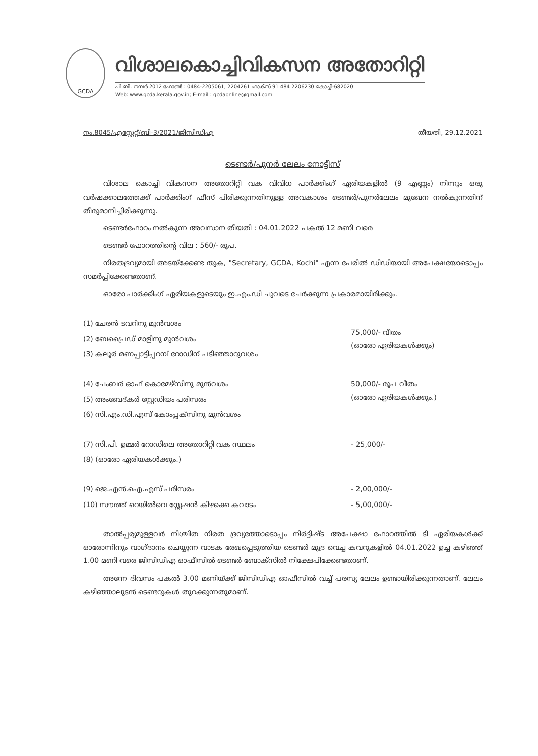GCDA
വിശാലകൊച്ചിവികസന അതോറിറ്റി
പി.ബി. നമ്പർ 2012 ഫോൺ : 0484-2205061, 2204261 ഫാക്സ് 91 484 2206230 കൊച്ചി-682020
Web: www.gcda.kerala.gov.in; E-mail : gcdaonline@gmail.com
നം.8045/എസ്റ്റേറ്റ്/ബി-3/2021/ജിസിഡിഎ തീയതി, 29.12.2021
ടെണ്ടർ/പുനർ ലേലം നോട്ടീസ്
വിശാല കൊച്ചി വികസന അതോറിറ്റി വക വിവിധ പാർക്കിംഗ് ഏരിയകളിൽ (9 എണ്ണം) നിന്നും ഒരു വർഷക്കാലത്തേക്ക് പാർക്കിംഗ് ഫീസ് പിരിക്കുന്നതിനുള്ള അവകാശം ടെണ്ടർ/പുനർലേലം മുഖേന നൽകുന്നതിന് തീരുമാനിച്ചിരിക്കുന്നു.
ടെണ്ടർഫോറം നൽകുന്ന അവസാന തീയതി : 04.01.2022 പകൽ 12 മണി വരെ
ടെണ്ടർ ഫോറത്തിന്റെ വില : 560/- രൂപ.
നിരതദ്രവ്യമായി അടയ്ക്കേണ്ട തുക, "Secretary, GCDA, Kochi" എന്ന പേരിൽ ഡിഡിയായി അപേക്ഷയോടൊപ്പം സമർപ്പിക്കേണ്ടതാണ്.
ഓരോ പാർക്കിംഗ് ഏരിയകളുടെയും ഇ.എം.ഡി ചുവടെ ചേർക്കുന്ന പ്രകാരമായിരിക്കും.
| (1) ചേരൻ ടവറിനു മുൻവശം | 75,000/- വീതം (ഓരോ ഏരിയകൾക്കും) |
| (2) ബേപ്രൈഡ് മാളിനു മുൻവശം | |
| (3) കലൂർ മണപ്പാട്ടിപ്പറമ്പ് റോഡിന് പടിഞ്ഞാറുവശം | |
| (4) ചേംബർ ഓഫ് കൊമേഴ്സിനു മുൻവശം | 50,000/- രൂപ വീതം (ഓരോ ഏരിയകൾക്കും.) |
| (5) അംബേദ്കർ സ്റ്റേഡിയം പരിസരം | |
| (6) സി.എം.ഡി.എസ് കോംപ്ലക്സിനു മുൻവശം | |
| (7) സി.പി. ഉമ്മർ റോഡിലെ അതോറിറ്റി വക സ്ഥലം | - 25,000/- |
| (8) (ഓരോ ഏരിയകൾക്കും.) | |
| (9) ജെ.എൻ.ഐ.എസ് പരിസരം | - 2,00,000/- |
| (10) സൗത്ത് റെയിൽവെ സ്റ്റേഷൻ കിഴക്കെ കവാടം | - 5,00,000/- |
താൽപ്പര്യമുള്ളവർ നിശ്ചിത നിരത ദ്രവ്യത്തോടൊപ്പം നിർദ്ദിഷ്ട അപേക്ഷാ ഫോറത്തിൽ ടി ഏരിയകൾക്ക് ഓരോന്നിനും വാഗ്ദാനം ചെയ്യുന്ന വാടക രേഖപ്പെടുത്തിയ ടെണ്ടർ മുദ്ര വെച്ച കവറുകളിൽ 04.01.2022 ഉച്ച കഴിഞ്ഞ് 1.00 മണി വരെ ജിസിഡിഎ ഓഫീസിൽ ടെണ്ടർ ബോക്സിൽ നിക്ഷേപിക്കേണ്ടതാണ്.
അന്നേ ദിവസം പകൽ 3.00 മണിയ്ക്ക് ജിസിഡിഎ ഓഫീസിൽ വച്ച് പരസ്യ ലേലം ഉണ്ടായിരിക്കുന്നതാണ്. ലേലം കഴിഞ്ഞാലുടൻ ടെണ്ടറുകൾ തുറക്കുന്നതുമാണ്.